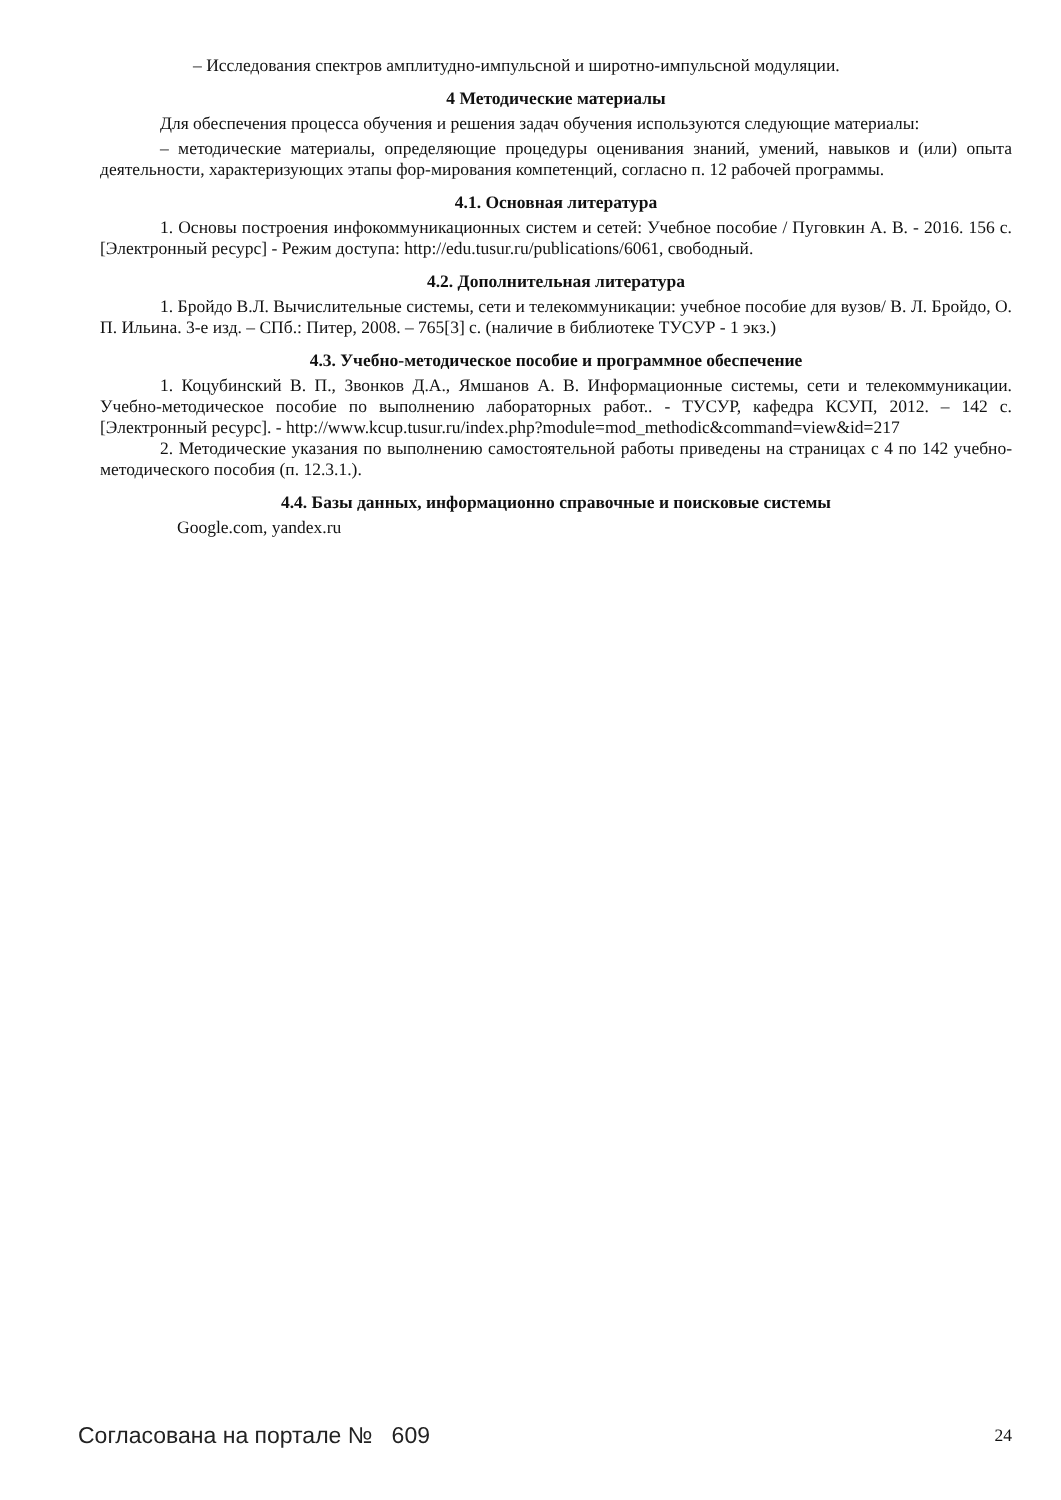– Исследования спектров амплитудно-импульсной и широтно-импульсной модуляции.
4 Методические материалы
Для обеспечения процесса обучения и решения задач обучения используются следующие материалы:
– методические материалы, определяющие процедуры оценивания знаний, умений, навыков и (или) опыта деятельности, характеризующих этапы фор-мирования компетенций, согласно п. 12 рабочей программы.
4.1. Основная литература
1. Основы построения инфокоммуникационных систем и сетей: Учебное пособие / Пуговкин А. В. - 2016. 156 с. [Электронный ресурс] - Режим доступа: http://edu.tusur.ru/publications/6061, свободный.
4.2. Дополнительная литература
1. Бройдо В.Л. Вычислительные системы, сети и телекоммуникации: учебное пособие для вузов/ В. Л. Бройдо, О. П. Ильина. 3-е изд. – СПб.: Питер, 2008. – 765[3] с. (наличие в библиотеке ТУСУР - 1 экз.)
4.3. Учебно-методическое пособие и программное обеспечение
1. Коцубинский В. П., Звонков Д.А., Ямшанов А. В. Информационные системы, сети и телекоммуникации. Учебно-методическое пособие по выполнению лабораторных работ.. - ТУСУР, кафедра КСУП, 2012. – 142 с. [Электронный ресурс]. - http://www.kcup.tusur.ru/index.php?module=mod_methodic&command=view&id=217
2. Методические указания по выполнению самостоятельной работы приведены на страницах с 4 по 142 учебно-методического пособия (п. 12.3.1.).
4.4. Базы данных, информационно справочные и поисковые системы
Google.com, yandex.ru
Согласована на портале № 609 24